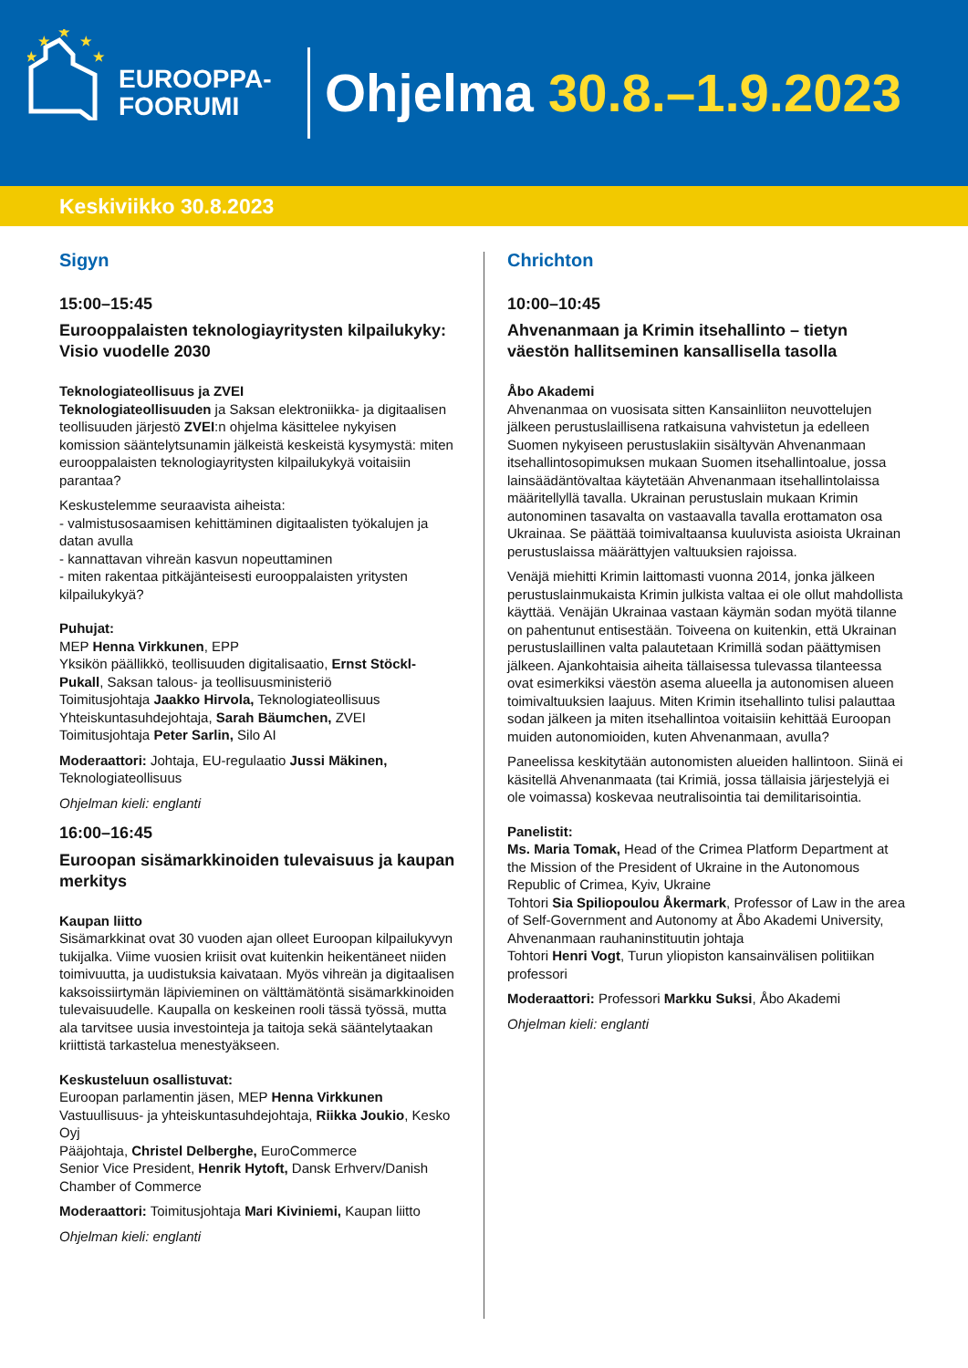★
★
★
★
★
EUROOPPA-
FOORUMI
Ohjelma 30.8.–1.9.2023
Keskiviikko 30.8.2023
Sigyn
15:00–15:45
Eurooppalaisten teknologiayritysten kilpailukyky: Visio vuodelle 2030
Teknologiateollisuus ja ZVEI
Teknologiateollisuuden ja Saksan elektroniikka- ja digitaalisen teollisuuden järjestö ZVEI:n ohjelma käsittelee nykyisen komission sääntelytsunamin jälkeistä keskeistä kysymystä: miten eurooppalaisten teknologiayritysten kilpailukykyä voitaisiin parantaa?
Keskustelemme seuraavista aiheista:
- valmistusosaamisen kehittäminen digitaalisten työkalujen ja datan avulla
- kannattavan vihreän kasvun nopeuttaminen
- miten rakentaa pitkäjänteisesti eurooppalaisten yritysten kilpailukykyä?
Puhujat:
MEP Henna Virkkunen, EPP
Yksikön päällikkö, teollisuuden digitalisaatio, Ernst Stöckl-Pukall, Saksan talous- ja teollisuusministeriö
Toimitusjohtaja Jaakko Hirvola, Teknologiateollisuus
Yhteiskuntasuhdejohtaja, Sarah Bäumchen, ZVEI
Toimitusjohtaja Peter Sarlin, Silo AI
Moderaattori: Johtaja, EU-regulaatio Jussi Mäkinen, Teknologiateollisuus
Ohjelman kieli: englanti
16:00–16:45
Euroopan sisämarkkinoiden tulevaisuus ja kaupan merkitys
Kaupan liitto
Sisämarkkinat ovat 30 vuoden ajan olleet Euroopan kilpailukyvyn tukijalka. Viime vuosien kriisit ovat kuitenkin heikentäneet niiden toimivuutta, ja uudistuksia kaivataan. Myös vihreän ja digitaalisen kaksoissiirtymän läpivieminen on välttämätöntä sisämarkkinoiden tulevaisuudelle. Kaupalla on keskeinen rooli tässä työssä, mutta ala tarvitsee uusia investointeja ja taitoja sekä sääntelytaakan kriittistä tarkastelua menestyäkseen.
Keskusteluun osallistuvat:
Euroopan parlamentin jäsen, MEP Henna Virkkunen
Vastuullisuus- ja yhteiskuntasuhdejohtaja, Riikka Joukio, Kesko Oyj
Pääjohtaja, Christel Delberghe, EuroCommerce
Senior Vice President, Henrik Hytoft, Dansk Erhverv/Danish Chamber of Commerce
Moderaattori: Toimitusjohtaja Mari Kiviniemi, Kaupan liitto
Ohjelman kieli: englanti
Chrichton
10:00–10:45
Ahvenanmaan ja Krimin itsehallinto – tietyn väestön hallitseminen kansallisella tasolla
Åbo Akademi
Ahvenanmaa on vuosisata sitten Kansainliiton neuvottelujen jälkeen perustuslaillisena ratkaisuna vahvistetun ja edelleen Suomen nykyiseen perustuslakiin sisältyvän Ahvenanmaan itsehallintosopimuksen mukaan Suomen itsehallintoalue, jossa lainsäädäntövaltaa käytetään Ahvenanmaan itsehallintolaissa määritellyllä tavalla. Ukrainan perustuslain mukaan Krimin autonominen tasavalta on vastaavalla tavalla erottamaton osa Ukrainaa. Se päättää toimivaltaansa kuuluvista asioista Ukrainan perustuslaissa määrättyjen valtuuksien rajoissa.
Venäjä miehitti Krimin laittomasti vuonna 2014, jonka jälkeen perustuslainmukaista Krimin julkista valtaa ei ole ollut mahdollista käyttää. Venäjän Ukrainaa vastaan käymän sodan myötä tilanne on pahentunut entisestään. Toiveena on kuitenkin, että Ukrainan perustuslaillinen valta palautetaan Krimillä sodan päättymisen jälkeen. Ajankohtaisia aiheita tällaisessa tulevassa tilanteessa ovat esimerkiksi väestön asema alueella ja autonomisen alueen toimivaltuuksien laajuus. Miten Krimin itsehallinto tulisi palauttaa sodan jälkeen ja miten itsehallintoa voitaisiin kehittää Euroopan muiden autonomioiden, kuten Ahvenanmaan, avulla?
Paneelissa keskitytään autonomisten alueiden hallintoon. Siinä ei käsitellä Ahvenanmaata (tai Krimiä, jossa tällaisia järjestelyjä ei ole voimassa) koskevaa neutralisointia tai demilitarisointia.
Panelistit:
Ms. Maria Tomak, Head of the Crimea Platform Department at the Mission of the President of Ukraine in the Autonomous Republic of Crimea, Kyiv, Ukraine
Tohtori Sia Spiliopoulou Åkermark, Professor of Law in the area of Self-Government and Autonomy at Åbo Akademi University, Ahvenanmaan rauhaninstituutin johtaja
Tohtori Henri Vogt, Turun yliopiston kansainvälisen politiikan professori
Moderaattori: Professori Markku Suksi, Åbo Akademi
Ohjelman kieli: englanti